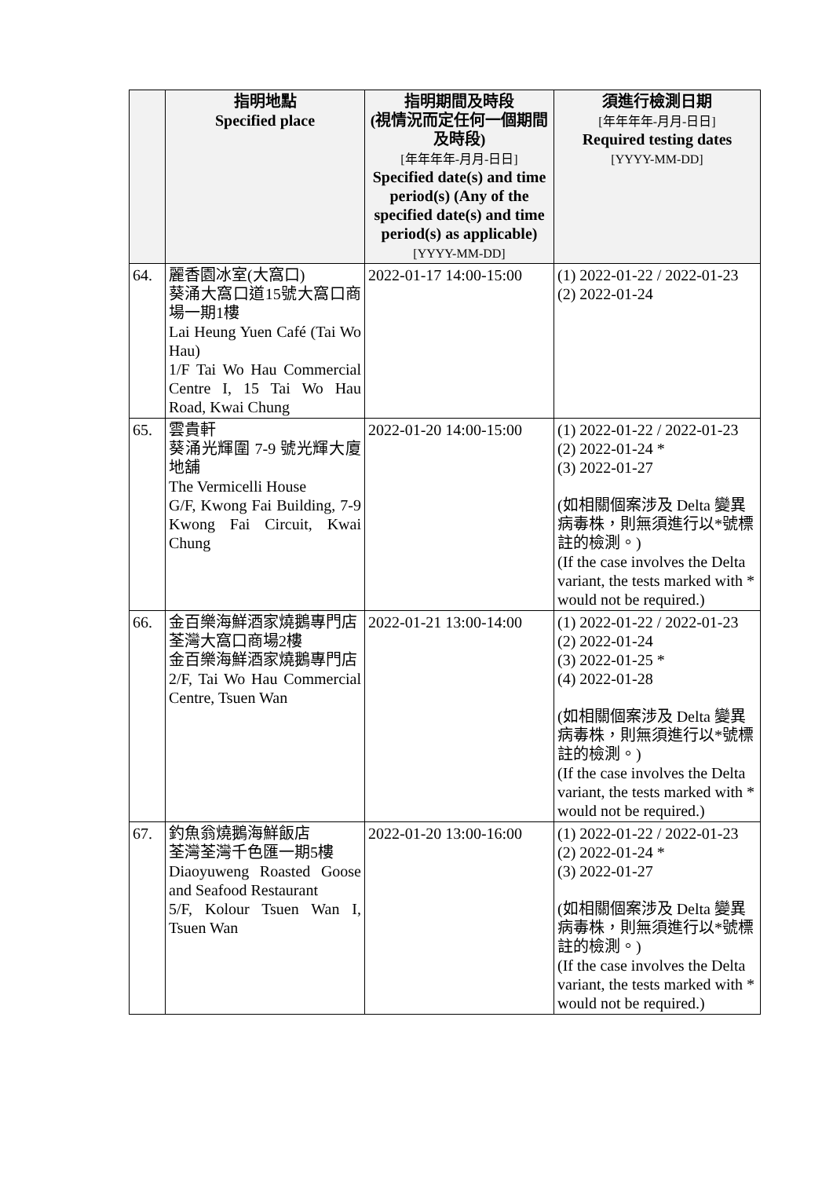| | 指明地點 Specified place | 指明期間及時段 (視情況而定任何一個期間及時段) [年年年年-月月-日日] Specified date(s) and time period(s) (Any of the specified date(s) and time period(s) as applicable) [YYYY-MM-DD] | 須進行檢測日期 [年年年年-月月-日日] Required testing dates [YYYY-MM-DD] |
| --- | --- | --- | --- |
| 64. | 麗香園冰室(大窩口) 葵涌大窩口道15號大窩口商場一期1樓 Lai Heung Yuen Café (Tai Wo Hau) 1/F Tai Wo Hau Commercial Centre I, 15 Tai Wo Hau Road, Kwai Chung | 2022-01-17 14:00-15:00 | (1) 2022-01-22 / 2022-01-23 (2) 2022-01-24 |
| 65. | 雲貴軒 葵涌光輝圍 7-9 號光輝大廈地舖 The Vermicelli House G/F, Kwong Fai Building, 7-9 Kwong Fai Circuit, Kwai Chung | 2022-01-20 14:00-15:00 | (1) 2022-01-22 / 2022-01-23 (2) 2022-01-24 * (3) 2022-01-27 (如相關個案涉及 Delta 變異病毒株，則無須進行以*號標註的檢測。) (If the case involves the Delta variant, the tests marked with * would not be required.) |
| 66. | 金百樂海鮮酒家燒鵝專門店 荃灣大窩口商場2樓 金百樂海鮮酒家燒鵝專門店 2/F, Tai Wo Hau Commercial Centre, Tsuen Wan | 2022-01-21 13:00-14:00 | (1) 2022-01-22 / 2022-01-23 (2) 2022-01-24 (3) 2022-01-25 * (4) 2022-01-28 (如相關個案涉及 Delta 變異病毒株，則無須進行以*號標註的檢測。) (If the case involves the Delta variant, the tests marked with * would not be required.) |
| 67. | 釣魚翁燒鵝海鮮飯店 荃灣荃灣千色匯一期5樓 Diaoyuweng Roasted Goose and Seafood Restaurant 5/F, Kolour Tsuen Wan I, Tsuen Wan | 2022-01-20 13:00-16:00 | (1) 2022-01-22 / 2022-01-23 (2) 2022-01-24 * (3) 2022-01-27 (如相關個案涉及 Delta 變異病毒株，則無須進行以*號標註的檢測。) (If the case involves the Delta variant, the tests marked with * would not be required.) |